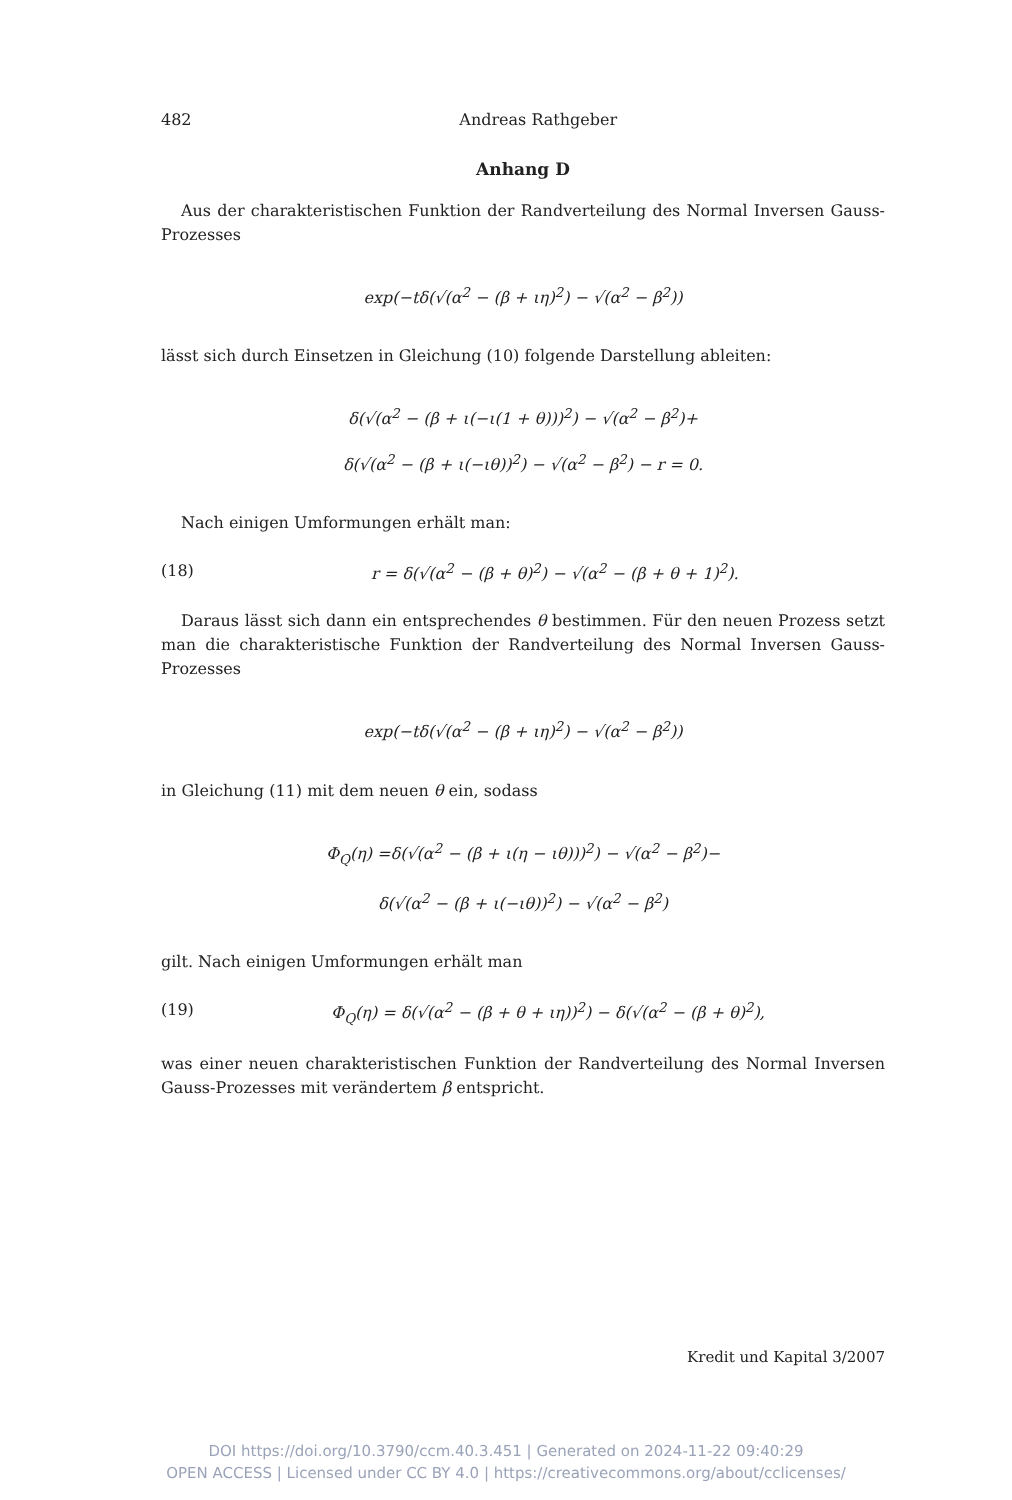482 Andreas Rathgeber
Anhang D
Aus der charakteristischen Funktion der Randverteilung des Normal Inversen Gauss-Prozesses
exp(−tδ(√(α<sup>2</sup> − (β + ιη)<sup>2</sup>) − √(α<sup>2</sup> − β<sup>2</sup>))
lässt sich durch Einsetzen in Gleichung (10) folgende Darstellung ableiten:
δ(√(α<sup>2</sup> − (β + ι(−ι(1 + θ)))<sup>2</sup>) − √(α<sup>2</sup> − β<sup>2</sup>)+
δ(√(α<sup>2</sup> − (β + ι(−ιθ))<sup>2</sup>) − √(α<sup>2</sup> − β<sup>2</sup>) − r = 0.
Nach einigen Umformungen erhält man:
(18) r = δ(√(α<sup>2</sup> − (β + θ)<sup>2</sup>) − √(α<sup>2</sup> − (β + θ + 1)<sup>2</sup>).
Daraus lässt sich dann ein entsprechendes θ bestimmen. Für den neuen Prozess setzt man die charakteristische Funktion der Randverteilung des Normal Inversen Gauss-Prozesses
exp(−tδ(√(α<sup>2</sup> − (β + ιη)<sup>2</sup>) − √(α<sup>2</sup> − β<sup>2</sup>))
in Gleichung (11) mit dem neuen θ ein, sodass
Φ<sub>Q</sub>(η) =δ(√(α<sup>2</sup> − (β + ι(η − ιθ)))<sup>2</sup>) − √(α<sup>2</sup> − β<sup>2</sup>)−
δ(√(α<sup>2</sup> − (β + ι(−ιθ))<sup>2</sup>) − √(α<sup>2</sup> − β<sup>2</sup>)
gilt. Nach einigen Umformungen erhält man
(19) Φ<sub>Q</sub>(η) = δ(√(α<sup>2</sup> − (β + θ + ιη))<sup>2</sup>) − δ(√(α<sup>2</sup> − (β + θ)<sup>2</sup>),
was einer neuen charakteristischen Funktion der Randverteilung des Normal Inversen Gauss-Prozesses mit verändertem β entspricht.
Kredit und Kapital 3/2007
DOI https://doi.org/10.3790/ccm.40.3.451 | Generated on 2024-11-22 09:40:29
OPEN ACCESS | Licensed under CC BY 4.0 | https://creativecommons.org/about/cclicenses/